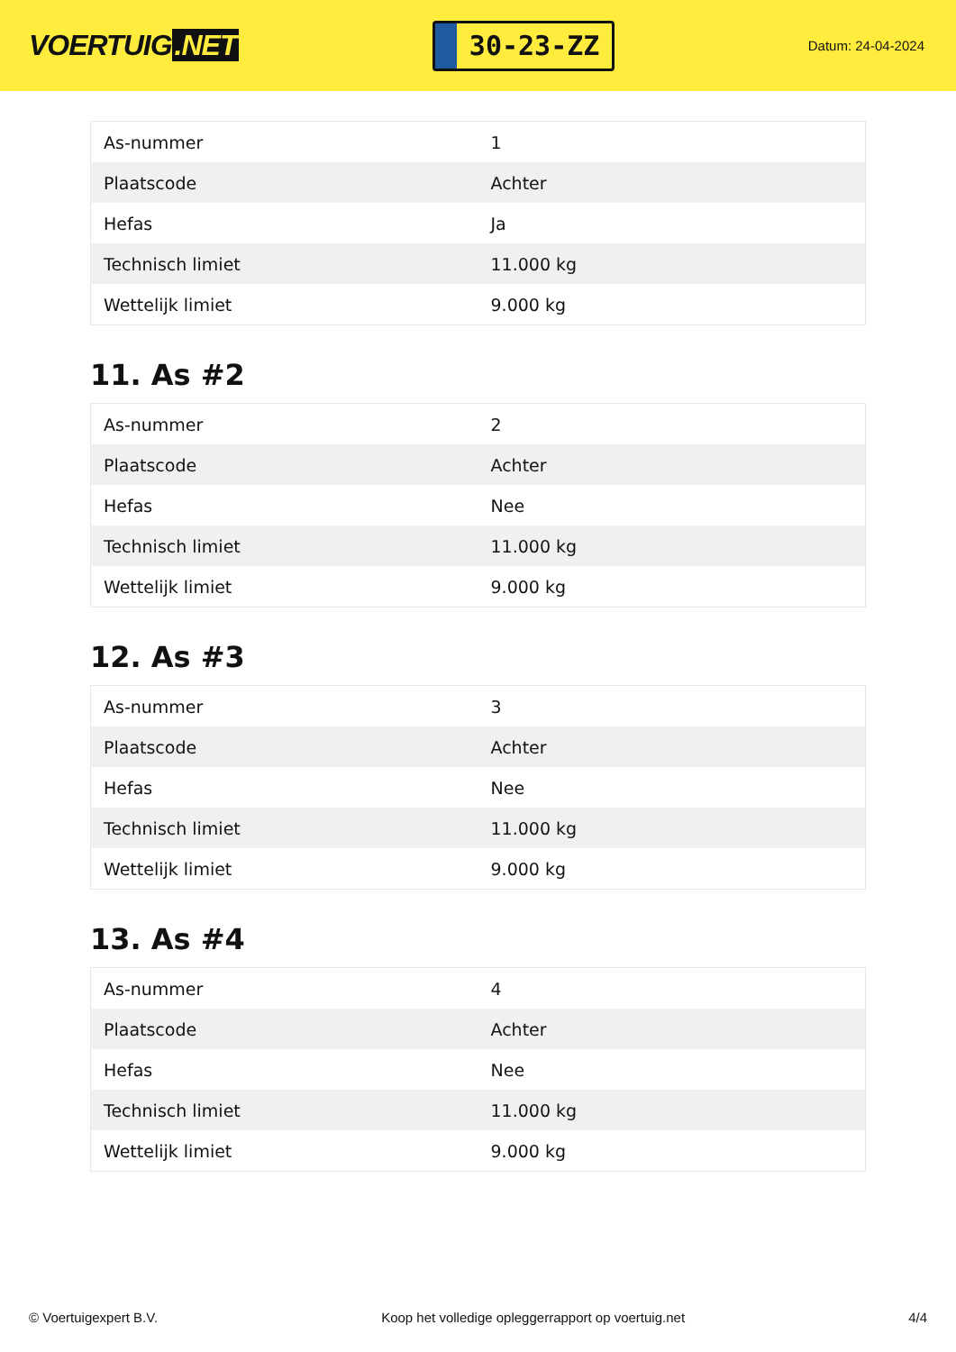VOERTUIG.NET
30-23-ZZ
Datum: 24-04-2024
| As-nummer | 1 |
| Plaatscode | Achter |
| Hefas | Ja |
| Technisch limiet | 11.000 kg |
| Wettelijk limiet | 9.000 kg |
11. As #2
| As-nummer | 2 |
| Plaatscode | Achter |
| Hefas | Nee |
| Technisch limiet | 11.000 kg |
| Wettelijk limiet | 9.000 kg |
12. As #3
| As-nummer | 3 |
| Plaatscode | Achter |
| Hefas | Nee |
| Technisch limiet | 11.000 kg |
| Wettelijk limiet | 9.000 kg |
13. As #4
| As-nummer | 4 |
| Plaatscode | Achter |
| Hefas | Nee |
| Technisch limiet | 11.000 kg |
| Wettelijk limiet | 9.000 kg |
© Voertuigexpert B.V. Koop het volledige opleggerrapport op voertuig.net 4/4